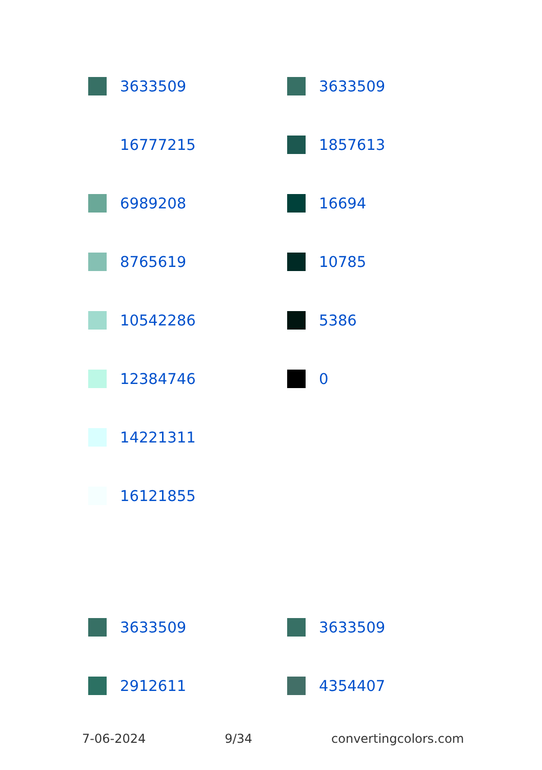3633509
16777215
6989208
8765619
10542286
12384746
14221311
16121855
3633509
1857613
16694
10785
5386
0
3633509
2912611
3633509
4354407
7-06-2024 9/34 convertingcolors.com